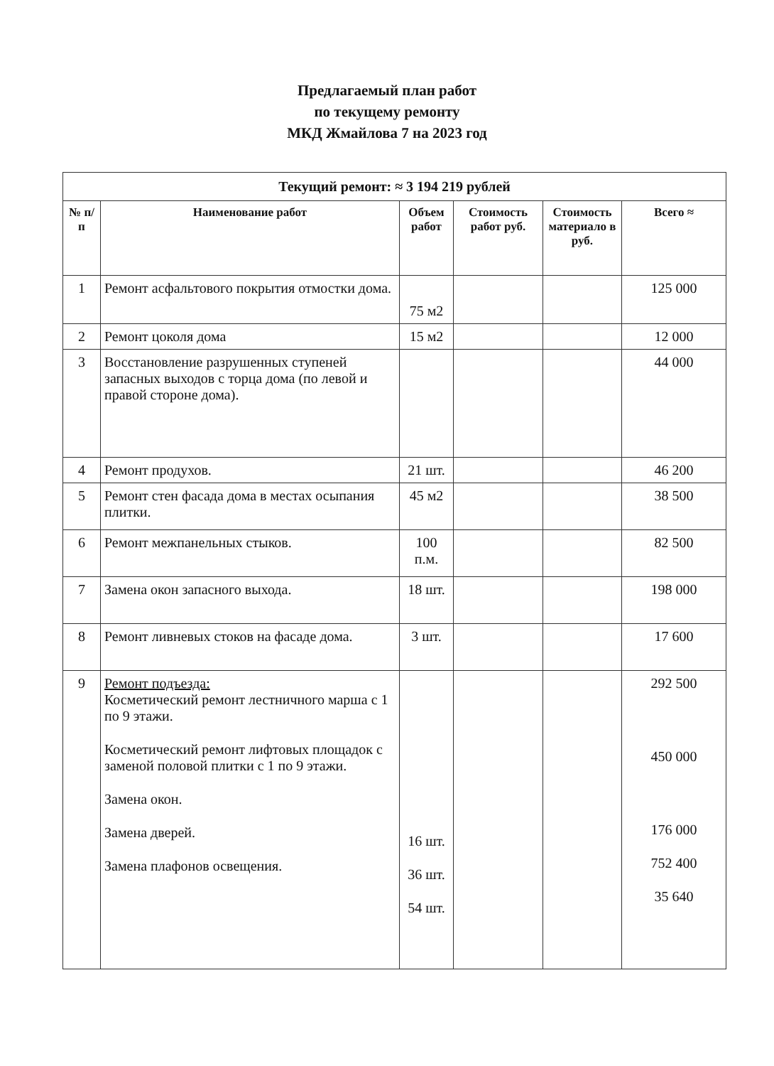Предлагаемый план работ
по текущему ремонту
МКД Жмайлова 7 на 2023 год
| Текущий ремонт: ≈ 3 194 219 рублей | | | | | |
| --- | --- | --- | --- | --- | --- |
| № п/п | Наименование работ | Объем работ | Стоимость работ руб. | Стоимость материало в руб. | Всего ≈ |
| 1 | Ремонт асфальтового покрытия отмостки дома. | 75 м2 | | | 125 000 |
| 2 | Ремонт цоколя дома | 15 м2 | | | 12 000 |
| 3 | Восстановление разрушенных ступеней запасных выходов с торца дома (по левой и правой стороне дома). | | | | 44 000 |
| 4 | Ремонт продухов. | 21 шт. | | | 46 200 |
| 5 | Ремонт стен фасада дома в местах осыпания плитки. | 45 м2 | | | 38 500 |
| 6 | Ремонт межпанельных стыков. | 100 п.м. | | | 82 500 |
| 7 | Замена окон запасного выхода. | 18 шт. | | | 198 000 |
| 8 | Ремонт ливневых стоков на фасаде дома. | 3 шт. | | | 17 600 |
| 9 | Ремонт подъезда: Косметический ремонт лестничного марша с 1 по 9 этажи. Косметический ремонт лифтовых площадок с заменой половой плитки с 1 по 9 этажи. Замена окон. Замена дверей. Замена плафонов освещения. | 16 шт. 36 шт. 54 шт. | | | 292 500 450 000 176 000 752 400 35 640 |